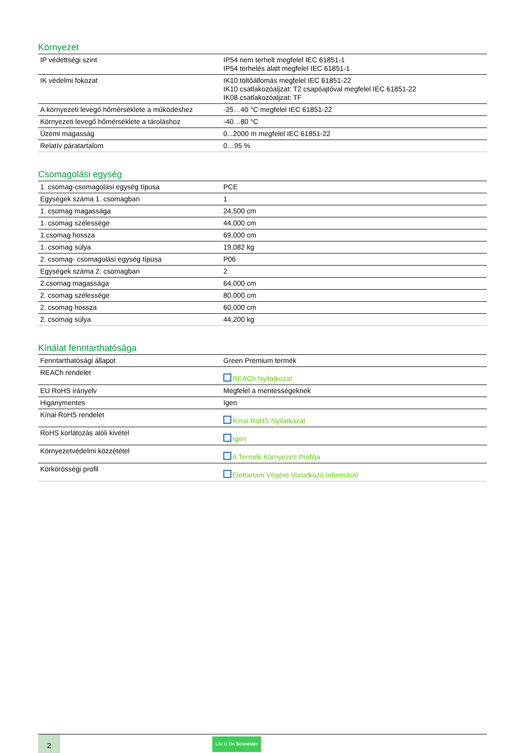Környezet
| IP védettségi szint | IP54 nem terhelt megfelel IEC 61851-1 IP54 terhelés alatt megfelel IEC 61851-1 |
| IK védelmi fokozat | IK10 töltőállomás megfelel IEC 61851-22 IK10 csatlakozóaljzat: T2 csapóajtóval megfelel IEC 61851-22 IK08 csatlakozóaljzat: TF |
| A környezeti levegő hőmérséklete a működéshez | -25…40 °C megfelel IEC 61851-22 |
| Környezeti levegő hőmérséklete a tároláshoz | -40…80 °C |
| Üzemi magasság | 0...2000 m megfelel IEC 61851-22 |
| Relatív páratartalom | 0…95 % |
Csomagolási egység
| 1. csomag-csomagolási egység típusa | PCE |
| Egységek száma 1. csomagban | 1 |
| 1. csomag magassága | 24,500 cm |
| 1. csomag szélessége | 44,000 cm |
| 1.csomag hossza | 69,000 cm |
| 1. csomag súlya | 19,082 kg |
| 2. csomag- csomagolási egység típusa | P06 |
| Egységek száma 2. csomagban | 2 |
| 2.csomag magassága | 64,000 cm |
| 2. csomag szélessége | 80,000 cm |
| 2. csomag hossza | 60,000 cm |
| 2. csomag súlya | 44,200 kg |
Kínálat fenntarthatósága
| Fenntarthatósági állapot | Green Premium termék |
| REACh rendelet | REACh Nyilatkozat |
| EU RoHS irányelv | Megfelel a mentességeknek |
| Higanymentes | Igen |
| Kínai RoHS rendelet | Kínai RoHS Nyilatkozat |
| RoHS korlátozás alóli kivétel | Igen |
| Környezetvédelmi közzététel | A Termék Környezeti Profilja |
| Körkörösségi profil | Élettartam Végére Vonatkozó Információ |
2
Life Is On Schneider